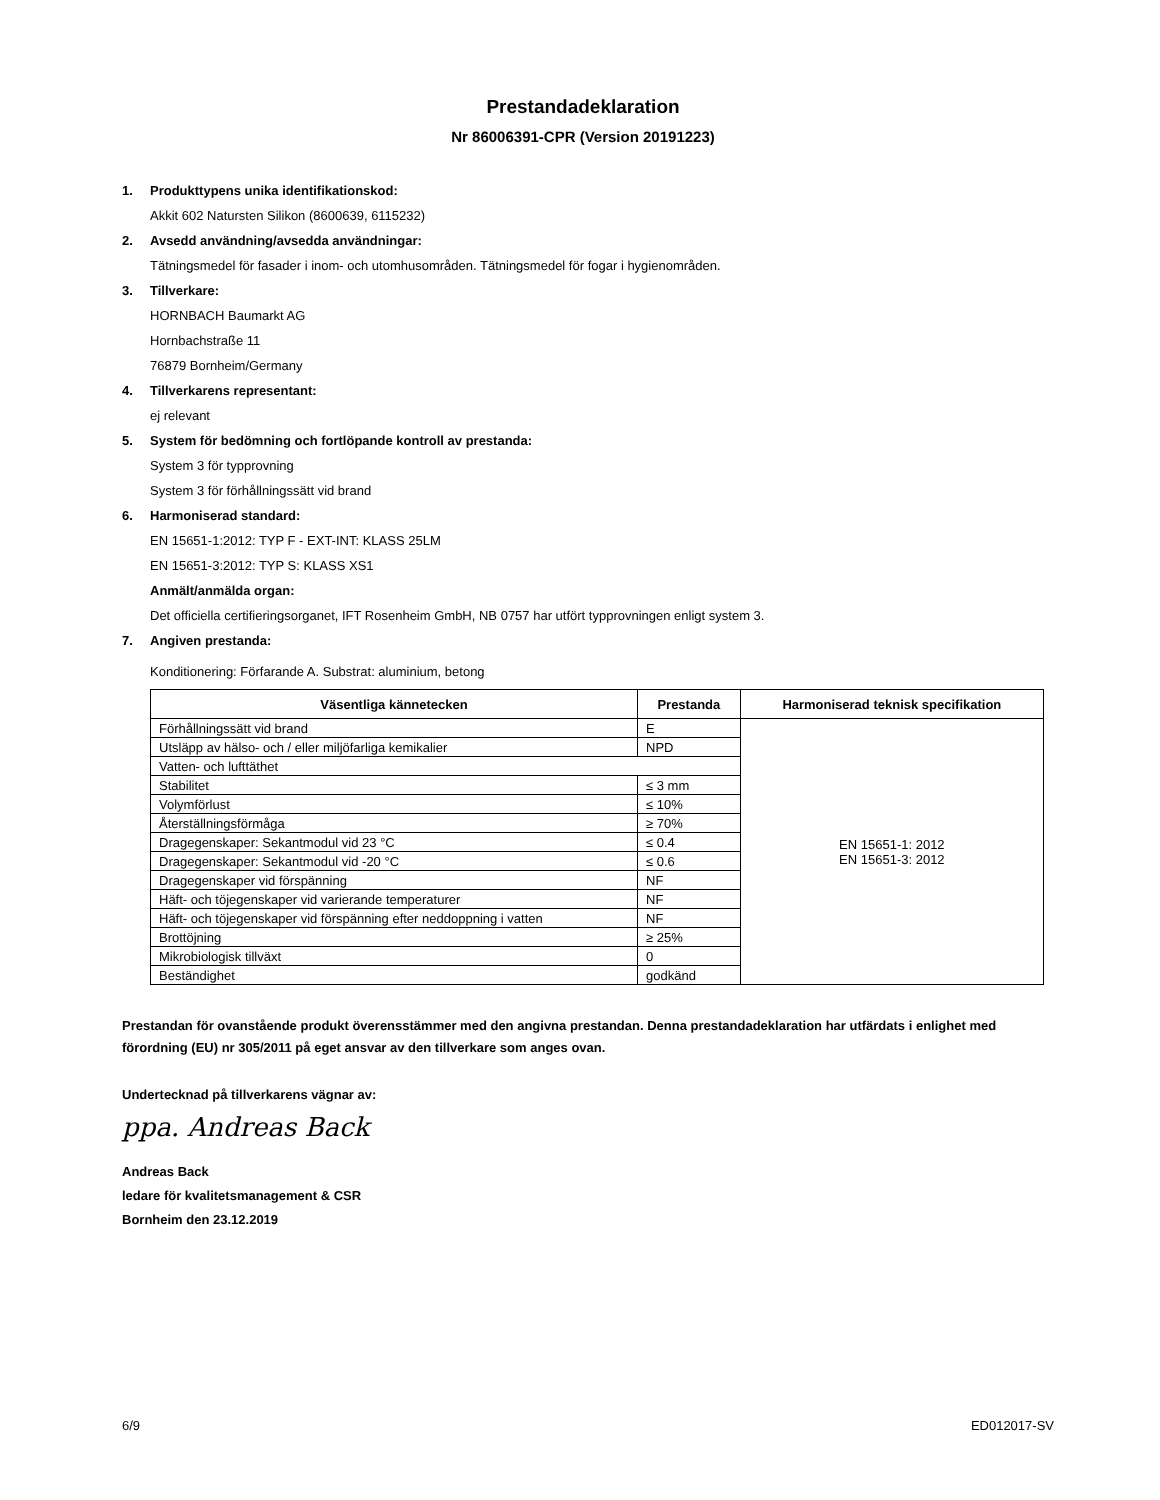Prestandadeklaration
Nr 86006391-CPR (Version 20191223)
1. Produkttypens unika identifikationskod:
Akkit 602 Natursten Silikon (8600639, 6115232)
2. Avsedd användning/avsedda användningar:
Tätningsmedel för fasader i inom- och utomhusområden. Tätningsmedel för fogar i hygienområden.
3. Tillverkare:
HORNBACH Baumarkt AG
Hornbachstraße 11
76879 Bornheim/Germany
4. Tillverkarens representant:
ej relevant
5. System för bedömning och fortlöpande kontroll av prestanda:
System 3 för typprovning
System 3 för förhållningssätt vid brand
6. Harmoniserad standard:
EN 15651-1:2012: TYP F - EXT-INT: KLASS 25LM
EN 15651-3:2012: TYP S: KLASS XS1
Anmält/anmälda organ:
Det officiella certifieringsorganet, IFT Rosenheim GmbH, NB 0757 har utfört typprovningen enligt system 3.
7. Angiven prestanda:
Konditionering: Förfarande A. Substrat: aluminium, betong
| Väsentliga kännetecken | Prestanda | Harmoniserad teknisk specifikation |
| --- | --- | --- |
| Förhållningssätt vid brand | E | EN 15651-1: 2012 EN 15651-3: 2012 |
| Utsläpp av hälso- och / eller miljöfarliga kemikalier | NPD | |
| Vatten- och lufttäthet | | |
| Stabilitet | ≤ 3 mm | |
| Volymförlust | ≤ 10% | |
| Återställningsförmåga | ≥ 70% | |
| Dragegenskaper: Sekantmodul vid 23 °C | ≤ 0.4 | |
| Dragegenskaper: Sekantmodul vid -20 °C | ≤ 0.6 | |
| Dragegenskaper vid förspänning | NF | |
| Häft- och töjegenskaper vid varierande temperaturer | NF | |
| Häft- och töjegenskaper vid förspänning efter neddoppning i vatten | NF | |
| Brottöjning | ≥ 25% | |
| Mikrobiologisk tillväxt | 0 | |
| Beständighet | godkänd | |
Prestandan för ovanstående produkt överensstämmer med den angivna prestandan. Denna prestandadeklaration har utfärdats i enlighet med förordning (EU) nr 305/2011 på eget ansvar av den tillverkare som anges ovan.
Undertecknad på tillverkarens vägnar av:
ppa. Andreas Back
Andreas Back
ledare för kvalitetsmanagement & CSR
Bornheim den 23.12.2019
6/9 ED012017-SV